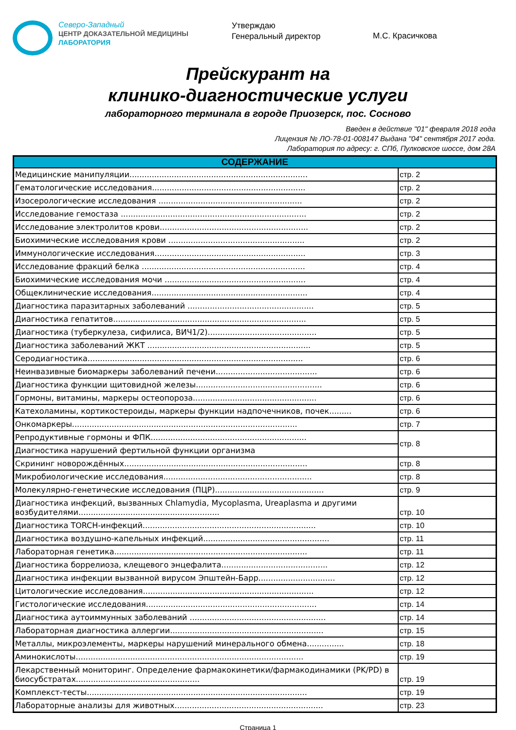Северо-Западный
ЦЕНТР ДОКАЗАТЕЛЬНОЙ МЕДИЦИНЫ
ЛАБОРАТОРИЯ
Утверждаю
Генеральный директор
М.С. Красичкова
Прейскурант на
клинико-диагностические услуги
лабораторного терминала в городе Приозерск, пос. Сосново
Введен в действие "01" февраля 2018 года
Лицензия № ЛО-78-01-008147 Выдана "04" сентября 2017 года.
Лаборатория по адресу: г. СПб, Пулковское шоссе, дом 28А
| СОДЕРЖАНИЕ | |
| --- | --- |
| Медицинские манипуляции........................................................................ | стр. 2 |
| Гематологические исследования.............................................................. | стр. 2 |
| Изосерологические исследования .......................................................... | стр. 2 |
| Исследование гемостаза ........................................................................... | стр. 2 |
| Исследование электролитов крови............................................................ | стр. 2 |
| Биохимические исследования крови ....................................................... | стр. 2 |
| Иммунологические исследования............................................................. | стр. 3 |
| Исследование фракций белка .................................................................. | стр. 4 |
| Биохимические исследования мочи ......................................................... | стр. 4 |
| Общеклинические исследования............................................................... | стр. 4 |
| Диагностика паразитарных заболеваний ................................................... | стр. 5 |
| Диагностика гепатитов.............................................................................. | стр. 5 |
| Диагностика (туберкулеза, сифилиса, ВИЧ1/2)............................................ | стр. 5 |
| Диагностика заболеваний ЖКТ .................................................................. | стр. 5 |
| Серодиагностика....................................................................................... | стр. 6 |
| Неинвазивные биомаркеры заболеваний печени......................................... | стр. 6 |
| Диагностика функции щитовидной железы................................................... | стр. 6 |
| Гормоны, витамины, маркеры остеопороза.................................................. | стр. 6 |
| Катехоламины, кортикостероиды, маркеры функции надпочечников, почек......... | стр. 6 |
| Онкомаркеры........................................................................................... | стр. 7 |
| Репродуктивные гормоны и ФПК............................................................... | стр. 8 |
| Диагностика нарушений фертильной функции организма | |
| Скрининг новорождённых.......................................................................... | стр. 8 |
| Микробиологические исследования............................................................ | стр. 8 |
| Молекулярно-генетические исследования (ПЦР)............................................ | стр. 9 |
| Диагностика инфекций, вызванных Chlamydia, Mycoplasma, Ureaplasma и другими возбудителями......................................................... | стр. 10 |
| Диагностика TORCH-инфекций...................................................................... | стр. 10 |
| Диагностика воздушно-капельных инфекций................................................... | стр. 11 |
| Лабораторная генетика.............................................................................. | стр. 11 |
| Диагностика боррелиоза, клещевого энцефалита........................................... | стр. 12 |
| Диагностика инфекции вызванной вирусом Эпштейн-Барр............................... | стр. 12 |
| Цитологические исследования..................................................................... | стр. 12 |
| Гистологические исследования..................................................................... | стр. 14 |
| Диагностика аутоиммунных заболеваний ....................................................... | стр. 14 |
| Лабораторная диагностика аллергии.............................................................. | стр. 15 |
| Металлы, микроэлементы, маркеры нарушений минерального обмена............... | стр. 18 |
| Аминокислоты............................................................................................ | стр. 19 |
| Лекарственный мониторинг. Определение фармакокинетики/фармакодинамики (PK/PD) в биосубстратах.................................................. | стр. 19 |
| Комплекст-тесты......................................................................................... | стр. 19 |
| Лабораторные анализы для животных............................................................ | стр. 23 |
Страница 1